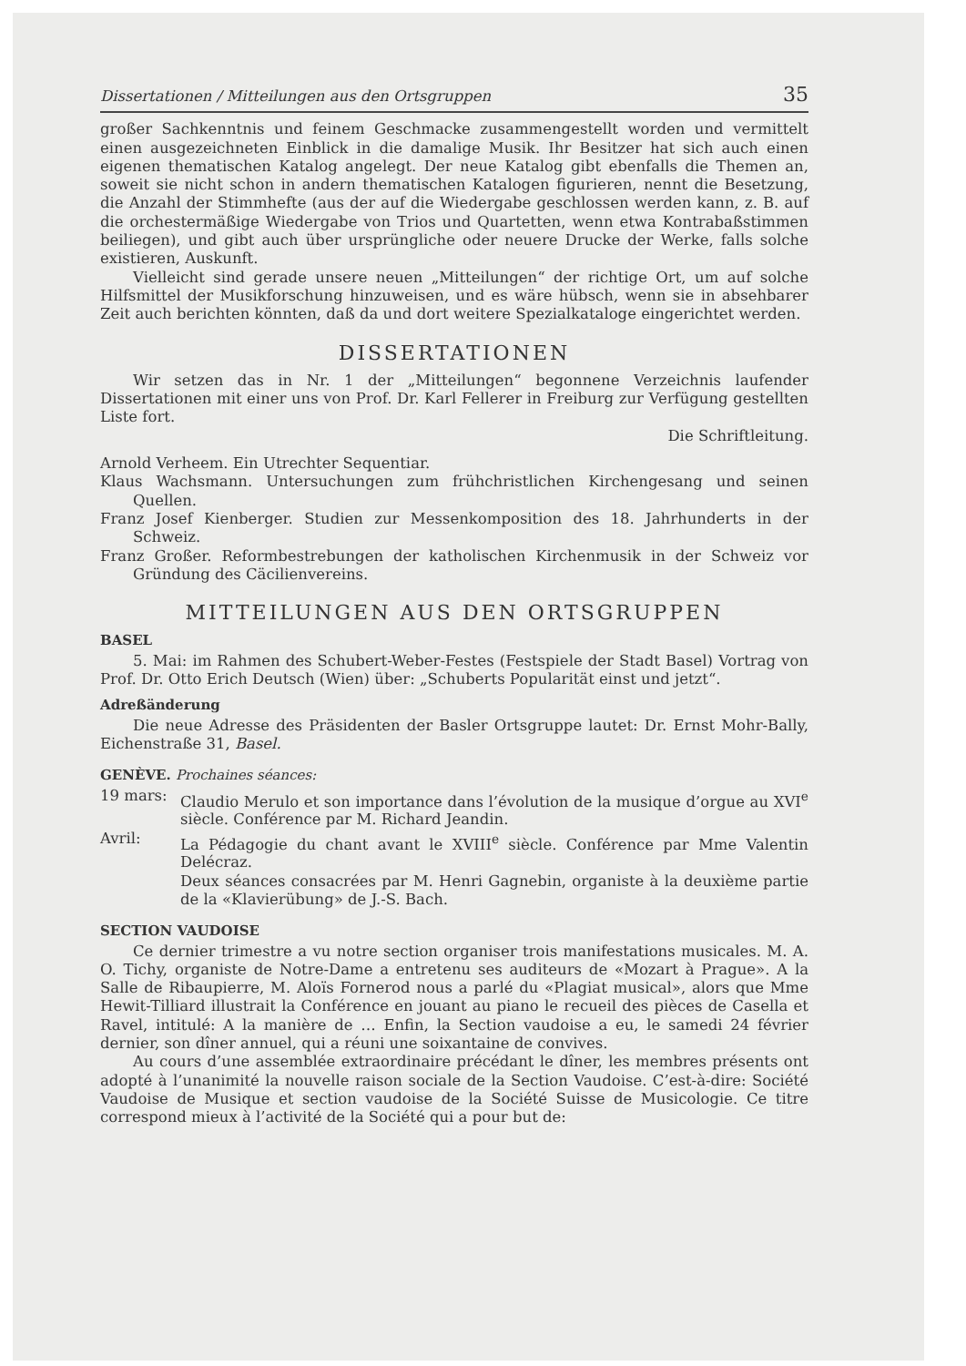Dissertationen / Mitteilungen aus den Ortsgruppen 35
großer Sachkenntnis und feinem Geschmacke zusammengestellt worden und vermittelt einen ausgezeichneten Einblick in die damalige Musik. Ihr Besitzer hat sich auch einen eigenen thematischen Katalog angelegt. Der neue Katalog gibt ebenfalls die Themen an, soweit sie nicht schon in andern thematischen Katalogen figurieren, nennt die Besetzung, die Anzahl der Stimmhefte (aus der auf die Wiedergabe geschlossen werden kann, z. B. auf die orchestermäßige Wiedergabe von Trios und Quartetten, wenn etwa Kontrabaßstimmen beiliegen), und gibt auch über ursprüngliche oder neuere Drucke der Werke, falls solche existieren, Auskunft.
Vielleicht sind gerade unsere neuen „Mitteilungen“ der richtige Ort, um auf solche Hilfsmittel der Musikforschung hinzuweisen, und es wäre hübsch, wenn sie in absehbarer Zeit auch berichten könnten, daß da und dort weitere Spezialkataloge eingerichtet werden.
DISSERTATIONEN
Wir setzen das in Nr. 1 der „Mitteilungen“ begonnene Verzeichnis laufender Dissertationen mit einer uns von Prof. Dr. Karl Fellerer in Freiburg zur Verfügung gestellten Liste fort.
Die Schriftleitung.
Arnold Verheem. Ein Utrechter Sequentiar.
Klaus Wachsmann. Untersuchungen zum frühchristlichen Kirchengesang und seinen Quellen.
Franz Josef Kienberger. Studien zur Messenkomposition des 18. Jahrhunderts in der Schweiz.
Franz Großer. Reformbestrebungen der katholischen Kirchenmusik in der Schweiz vor Gründung des Cäcilienvereins.
MITTEILUNGEN AUS DEN ORTSGRUPPEN
BASEL
5. Mai: im Rahmen des Schubert-Weber-Festes (Festspiele der Stadt Basel) Vortrag von Prof. Dr. Otto Erich Deutsch (Wien) über: „Schuberts Popularität einst und jetzt“.
Adreßänderung
Die neue Adresse des Präsidenten der Basler Ortsgruppe lautet: Dr. Ernst Mohr-Bally, Eichenstraße 31, Basel.
GENÈVE. Prochaines séances:
19 mars: Claudio Merulo et son importance dans l’évolution de la musique d’orgue au XVI<sup>e</sup> siècle. Conférence par M. Richard Jeandin. Avril: La Pédagogie du chant avant le XVIII<sup>e</sup> siècle. Conférence par Mme Valentin Delécraz. Deux séances consacrées par M. Henri Gagnebin, organiste à la deuxième partie de la «Klavierübung» de J.-S. Bach.
SECTION VAUDOISE
Ce dernier trimestre a vu notre section organiser trois manifestations musicales. M. A. O. Tichy, organiste de Notre-Dame a entretenu ses auditeurs de «Mozart à Prague». A la Salle de Ribaupierre, M. Aloïs Fornerod nous a parlé du «Plagiat musical», alors que Mme Hewit-Tilliard illustrait la Conférence en jouant au piano le recueil des pièces de Casella et Ravel, intitulé: A la manière de … Enfin, la Section vaudoise a eu, le samedi 24 février dernier, son dîner annuel, qui a réuni une soixantaine de convives.
Au cours d’une assemblée extraordinaire précédant le dîner, les membres présents ont adopté à l’unanimité la nouvelle raison sociale de la Section Vaudoise. C’est-à-dire: Société Vaudoise de Musique et section vaudoise de la Société Suisse de Musicologie. Ce titre correspond mieux à l’activité de la Société qui a pour but de: